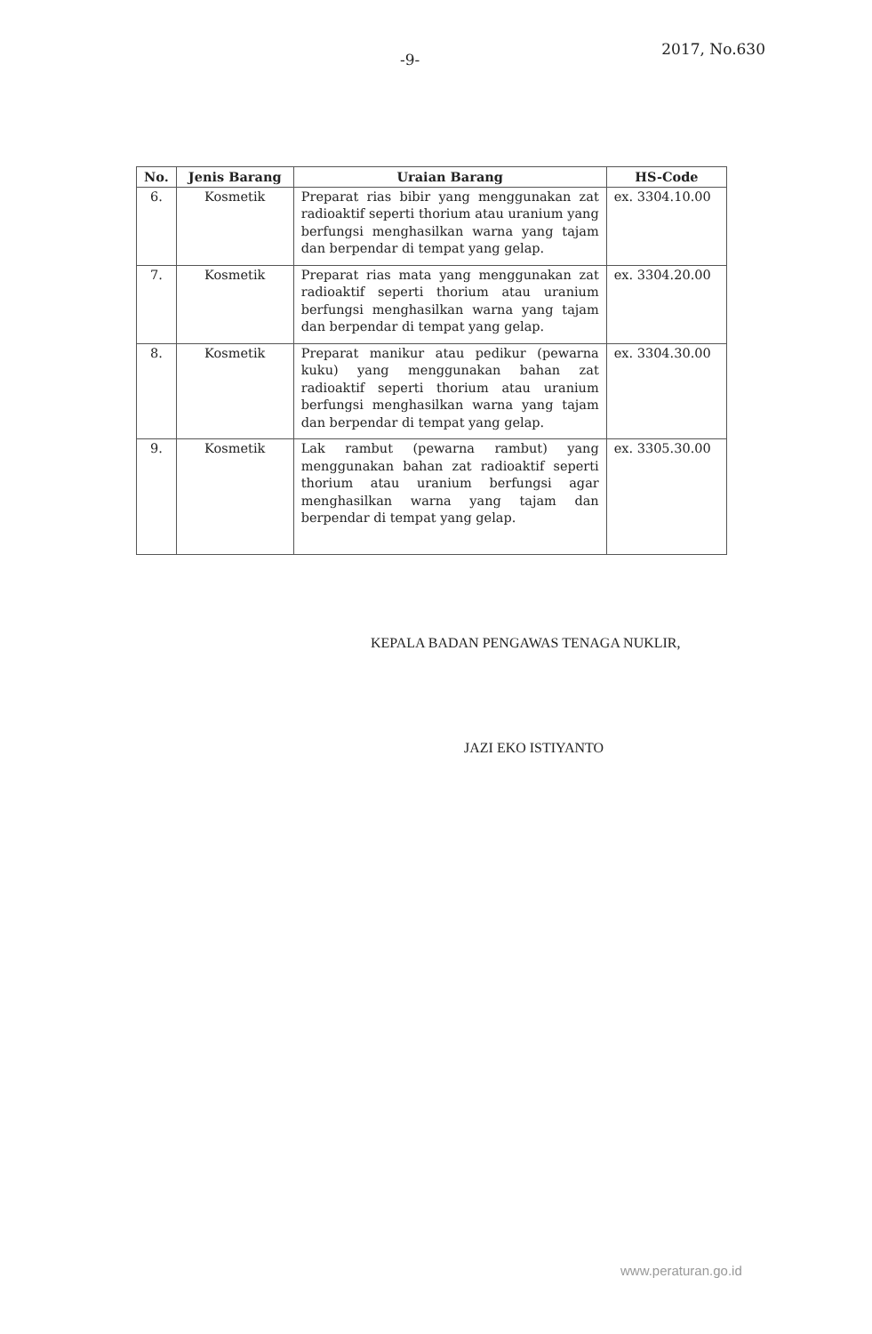-9- 2017, No.630
| No. | Jenis Barang | Uraian Barang | HS-Code |
| --- | --- | --- | --- |
| 6. | Kosmetik | Preparat rias bibir yang menggunakan zat radioaktif seperti thorium atau uranium yang berfungsi menghasilkan warna yang tajam dan berpendar di tempat yang gelap. | ex. 3304.10.00 |
| 7. | Kosmetik | Preparat rias mata yang menggunakan zat radioaktif seperti thorium atau uranium berfungsi menghasilkan warna yang tajam dan berpendar di tempat yang gelap. | ex. 3304.20.00 |
| 8. | Kosmetik | Preparat manikur atau pedikur (pewarna kuku) yang menggunakan bahan zat radioaktif seperti thorium atau uranium berfungsi menghasilkan warna yang tajam dan berpendar di tempat yang gelap. | ex. 3304.30.00 |
| 9. | Kosmetik | Lak rambut (pewarna rambut) yang menggunakan bahan zat radioaktif seperti thorium atau uranium berfungsi agar menghasilkan warna yang tajam dan berpendar di tempat yang gelap. | ex. 3305.30.00 |
KEPALA BADAN PENGAWAS TENAGA NUKLIR,
JAZI EKO ISTIYANTO
www.peraturan.go.id